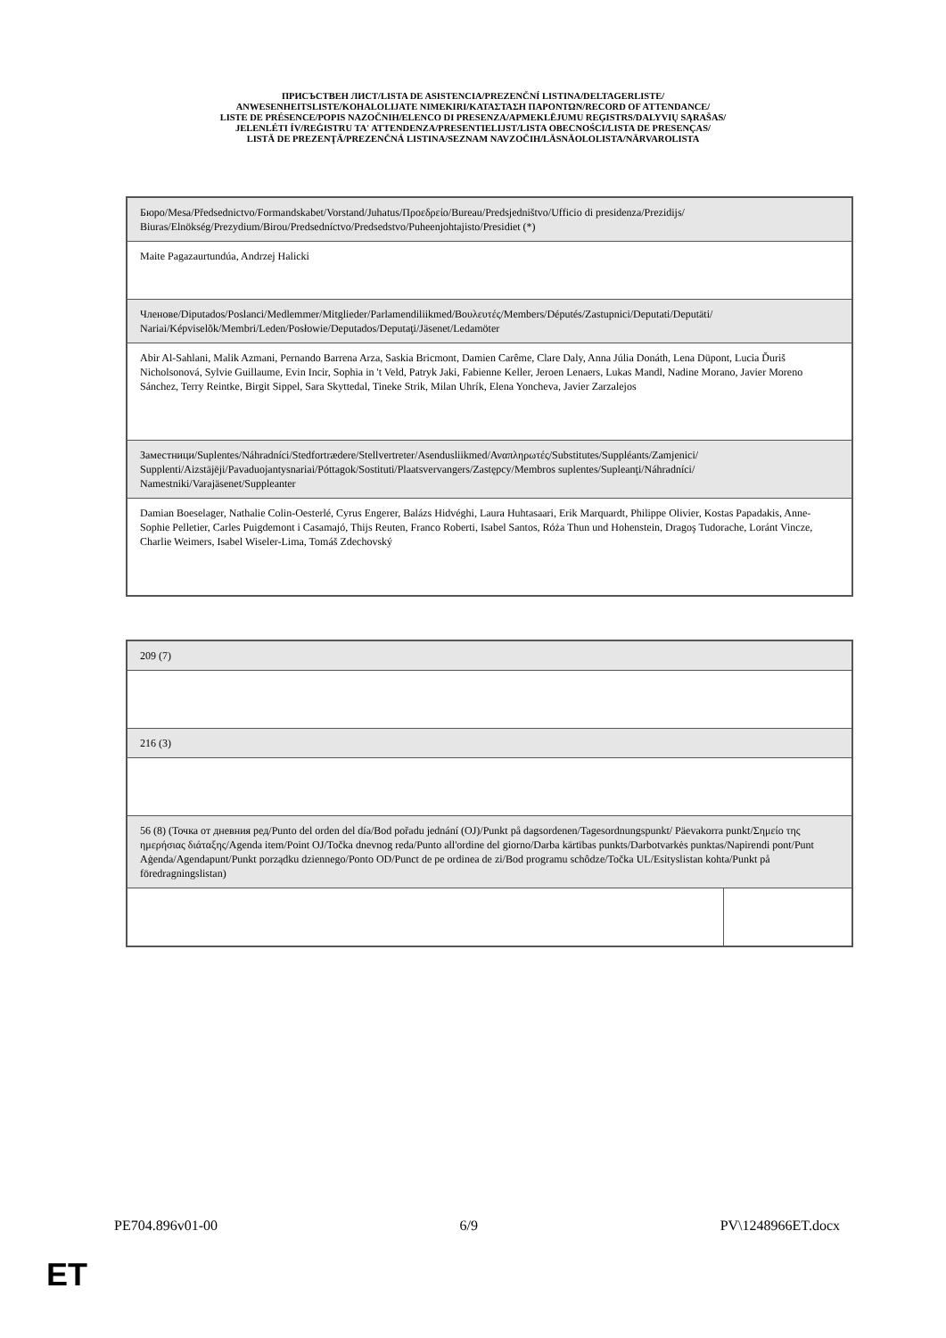ПРИСЪСТВЕН ЛИСТ/LISTA DE ASISTENCIA/PREZENČNÍ LISTINA/DELTAGERLISTE/
ANWESENHEITSLISTE/KOHALOLIJATE NIMEKIRI/ΚΑΤΑΣΤΑΣΗ ΠΑΡΟΝΤΩΝ/RECORD OF ATTENDANCE/
LISTE DE PRÉSENCE/POPIS NAZOČNIH/ELENCO DI PRESENZA/APMEKLĒJUMU REĢISTRS/DALYVIŲ SĄRAŠAS/
JELENLÉTI ÍV/REĠISTRU TA' ATTENDENZA/PRESENTIELIJST/LISTA OBECNOŚCI/LISTA DE PRESENÇAS/
LISTĂ DE PREZENŢĂ/PREZENČNÁ LISTINA/SEZNAM NAVZOČIH/LÄSNÄOLOLISTA/NÄRVAROLISTA
| Бюро/Mesa/Předsednictvo/Formandskabet/Vorstand/Juhatus/Προεδρείο/Bureau/Predsjedništvo/Ufficio di presidenza/Prezidijs/ Biuras/Elnökség/Prezydium/Birou/Predsedníctvo/Predsedstvo/Puheenjohtajisto/Presidiet (*) |
| Maite Pagazaurtundúa, Andrzej Halicki |
| Членове/Diputados/Poslanci/Medlemmer/Mitglieder/Parlamendiliikmed/Βουλευτές/Members/Députés/Zastupnici/Deputati/Deputāti/ Nariai/Képviselõk/Membri/Leden/Posłowie/Deputados/Deputaţi/Jäsenet/Ledamöter |
| Abir Al-Sahlani, Malik Azmani, Pernando Barrena Arza, Saskia Bricmont, Damien Carême, Clare Daly, Anna Júlia Donáth, Lena Düpont, Lucia Ďuriš Nicholsonová, Sylvie Guillaume, Evin Incir, Sophia in 't Veld, Patryk Jaki, Fabienne Keller, Jeroen Lenaers, Lukas Mandl, Nadine Morano, Javier Moreno Sánchez, Terry Reintke, Birgit Sippel, Sara Skyttedal, Tineke Strik, Milan Uhrík, Elena Yoncheva, Javier Zarzalejos |
| Заместници/Suplentes/Náhradníci/Stedfortrædere/Stellvertreter/Asendusliikmed/Αναπληρωτές/Substitutes/Suppléants/Zamjenici/ Supplenti/Aizstājēji/Pavaduojantysnariai/Póttagok/Sostituti/Plaatsvervangers/Zastępcy/Membros suplentes/Supleanţi/Náhradníci/ Namestniki/Varajäsenet/Suppleanter |
| Damian Boeselager, Nathalie Colin-Oesterlé, Cyrus Engerer, Balázs Hidvéghi, Laura Huhtasaari, Erik Marquardt, Philippe Olivier, Kostas Papadakis, Anne-Sophie Pelletier, Carles Puigdemont i Casamajó, Thijs Reuten, Franco Roberti, Isabel Santos, Róża Thun und Hohenstein, Dragoş Tudorache, Loránt Vincze, Charlie Weimers, Isabel Wiseler-Lima, Tomáš Zdechovský |
| 209 (7) | |
| 216 (3) | |
| 56 (8) (Точка от дневния ред/Punto del orden del día/Bod pořadu jednání (OJ)/Punkt på dagsordenen/Tagesordnungspunkt/ Päevakorra punkt/Σημείο της ημερήσιας διάταξης/Agenda item/Point OJ/Točka dnevnog reda/Punto all'ordine del giorno/Darba kārtības punkts/Darbotvarkės punktas/Napirendi pont/Punt Aġenda/Agendapunt/Punkt porządku dziennego/Ponto OD/Punct de pe ordinea de zi/Bod programu schôdze/Točka UL/Esityslistan kohta/Punkt på föredragningslistan) | |
PE704.896v01-00 6/9 PV\1248966ET.docx
ET